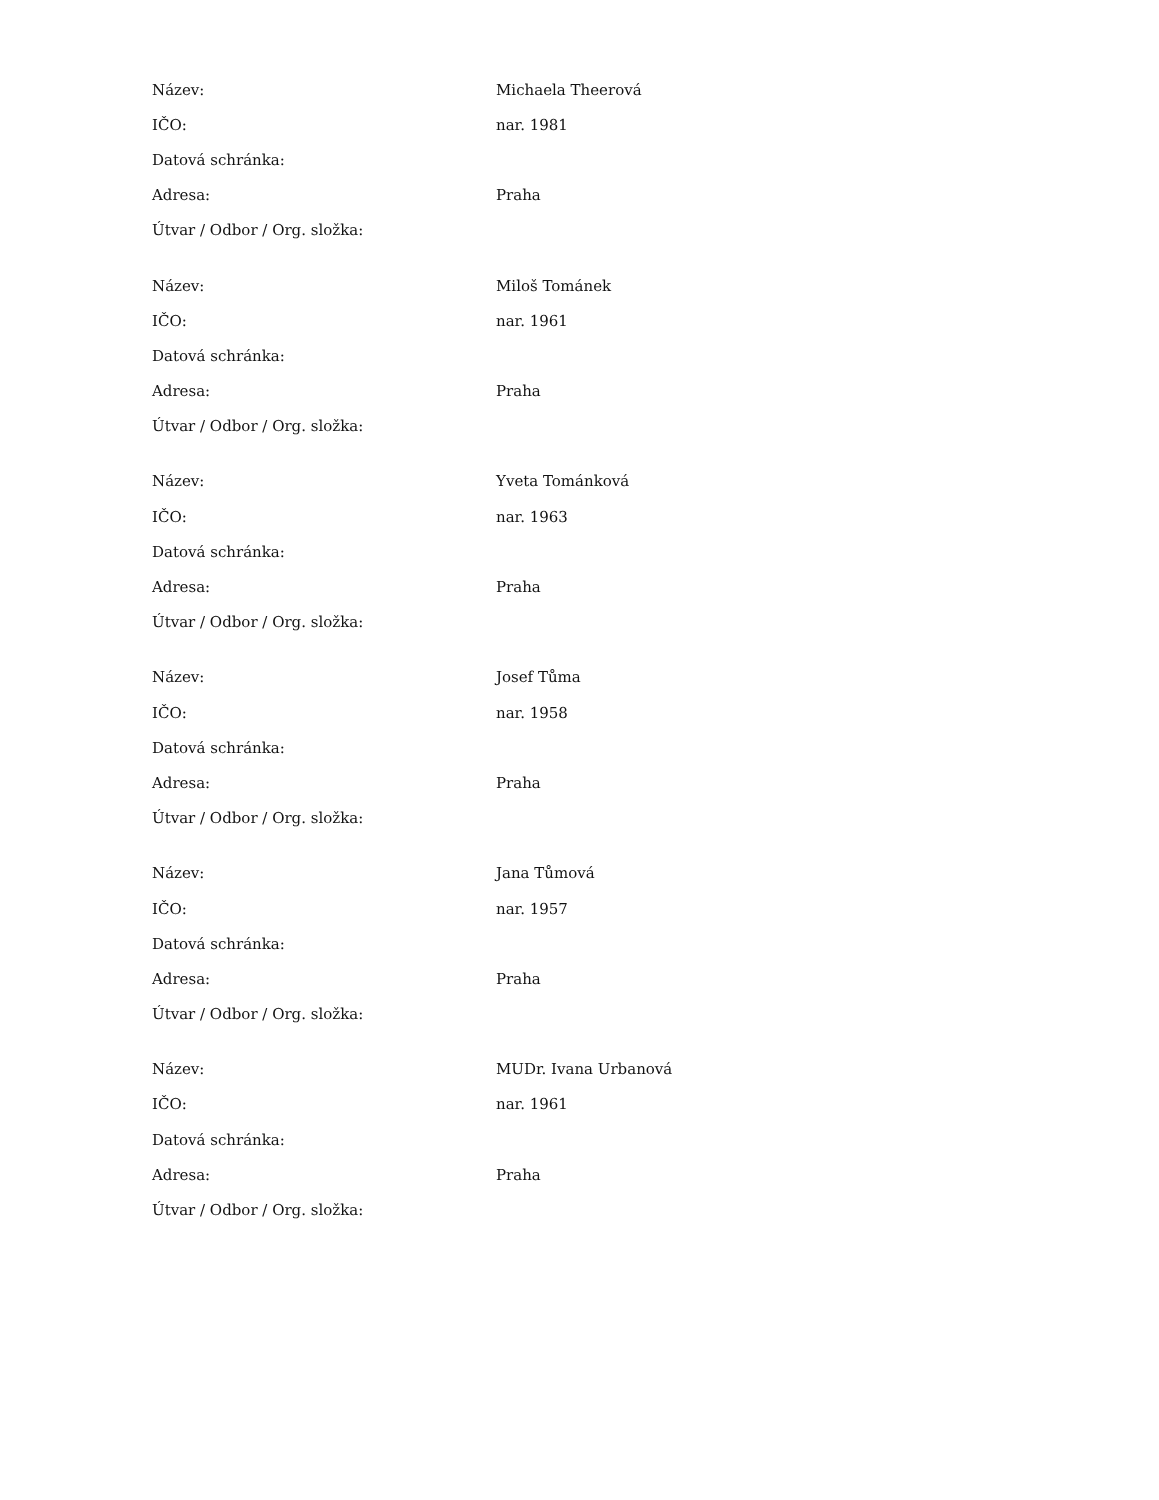| Název: | Michaela Theerová |
| IČO: | nar. 1981 |
| Datová schránka: | |
| Adresa: | Praha |
| Útvar / Odbor / Org. složka: | |
| Název: | Miloš Tománek |
| IČO: | nar. 1961 |
| Datová schránka: | |
| Adresa: | Praha |
| Útvar / Odbor / Org. složka: | |
| Název: | Yveta Tománková |
| IČO: | nar. 1963 |
| Datová schránka: | |
| Adresa: | Praha |
| Útvar / Odbor / Org. složka: | |
| Název: | Josef Tůma |
| IČO: | nar. 1958 |
| Datová schránka: | |
| Adresa: | Praha |
| Útvar / Odbor / Org. složka: | |
| Název: | Jana Tůmová |
| IČO: | nar. 1957 |
| Datová schránka: | |
| Adresa: | Praha |
| Útvar / Odbor / Org. složka: | |
| Název: | MUDr. Ivana Urbanová |
| IČO: | nar. 1961 |
| Datová schránka: | |
| Adresa: | Praha |
| Útvar / Odbor / Org. složka: | |